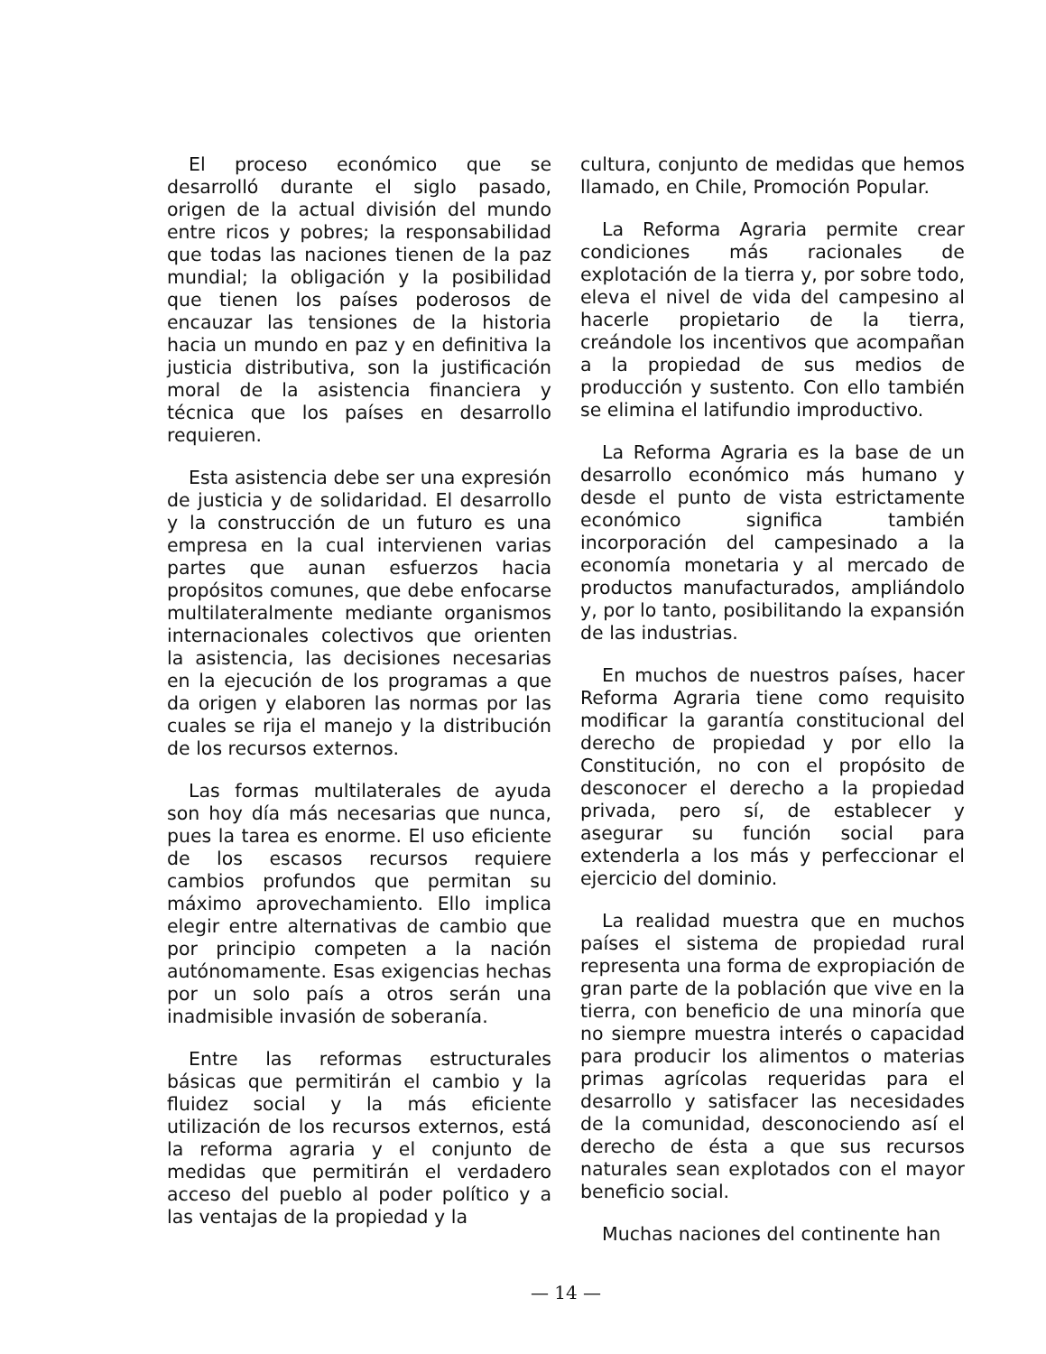El proceso económico que se desarrolló durante el siglo pasado, origen de la actual división del mundo entre ricos y pobres; la responsabilidad que todas las naciones tienen de la paz mundial; la obligación y la posibilidad que tienen los países poderosos de encauzar las tensiones de la historia hacia un mundo en paz y en definitiva la justicia distributiva, son la justificación moral de la asistencia financiera y técnica que los países en desarrollo requieren.
Esta asistencia debe ser una expresión de justicia y de solidaridad. El desarrollo y la construcción de un futuro es una empresa en la cual intervienen varias partes que aunan esfuerzos hacia propósitos comunes, que debe enfocarse multilateralmente mediante organismos internacionales colectivos que orienten la asistencia, las decisiones necesarias en la ejecución de los programas a que da origen y elaboren las normas por las cuales se rija el manejo y la distribución de los recursos externos.
Las formas multilaterales de ayuda son hoy día más necesarias que nunca, pues la tarea es enorme. El uso eficiente de los escasos recursos requiere cambios profundos que permitan su máximo aprovechamiento. Ello implica elegir entre alternativas de cambio que por principio competen a la nación autónomamente. Esas exigencias hechas por un solo país a otros serán una inadmisible invasión de soberanía.
Entre las reformas estructurales básicas que permitirán el cambio y la fluidez social y la más eficiente utilización de los recursos externos, está la reforma agraria y el conjunto de medidas que permitirán el verdadero acceso del pueblo al poder político y a las ventajas de la propiedad y la
cultura, conjunto de medidas que hemos llamado, en Chile, Promoción Popular.
La Reforma Agraria permite crear condiciones más racionales de explotación de la tierra y, por sobre todo, eleva el nivel de vida del campesino al hacerle propietario de la tierra, creándole los incentivos que acompañan a la propiedad de sus medios de producción y sustento. Con ello también se elimina el latifundio improductivo.
La Reforma Agraria es la base de un desarrollo económico más humano y desde el punto de vista estrictamente económico significa también incorporación del campesinado a la economía monetaria y al mercado de productos manufacturados, ampliándolo y, por lo tanto, posibilitando la expansión de las industrias.
En muchos de nuestros países, hacer Reforma Agraria tiene como requisito modificar la garantía constitucional del derecho de propiedad y por ello la Constitución, no con el propósito de desconocer el derecho a la propiedad privada, pero sí, de establecer y asegurar su función social para extenderla a los más y perfeccionar el ejercicio del dominio.
La realidad muestra que en muchos países el sistema de propiedad rural representa una forma de expropiación de gran parte de la población que vive en la tierra, con beneficio de una minoría que no siempre muestra interés o capacidad para producir los alimentos o materias primas agrícolas requeridas para el desarrollo y satisfacer las necesidades de la comunidad, desconociendo así el derecho de ésta a que sus recursos naturales sean explotados con el mayor beneficio social.
Muchas naciones del continente han
— 14 —